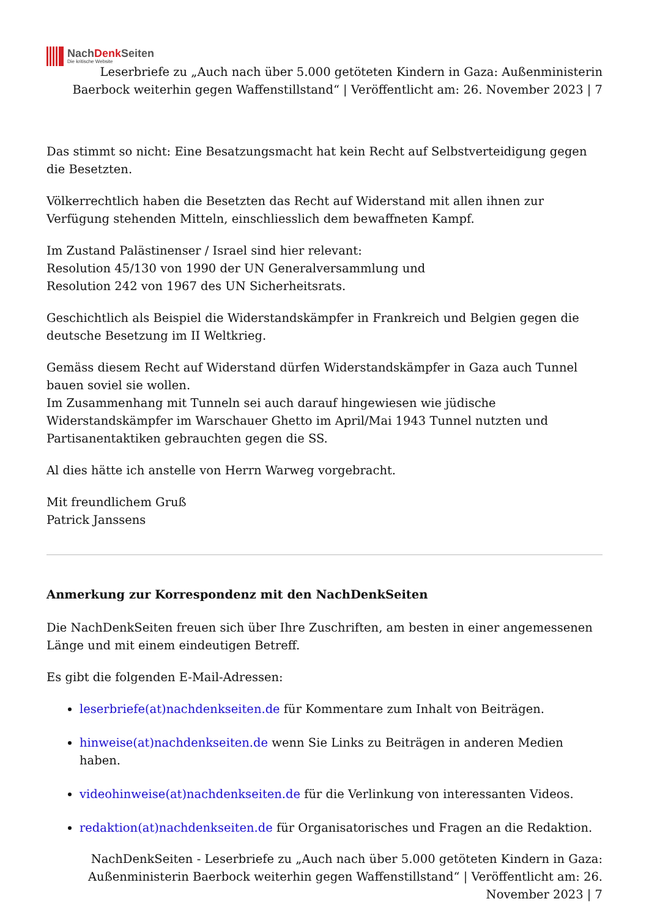NachDenk Seiten
Die kritische Website
Leserbriefe zu „Auch nach über 5.000 getöteten Kindern in Gaza: Außenministerin Baerbock weiterhin gegen Waffenstillstand“ | Veröffentlicht am: 26. November 2023 | 7
Das stimmt so nicht: Eine Besatzungsmacht hat kein Recht auf Selbstverteidigung gegen die Besetzten.
Völkerrechtlich haben die Besetzten das Recht auf Widerstand mit allen ihnen zur Verfügung stehenden Mitteln, einschliesslich dem bewaffneten Kampf.
Im Zustand Palästinenser / Israel sind hier relevant:
Resolution 45/130 von 1990 der UN Generalversammlung und
Resolution 242 von 1967 des UN Sicherheitsrats.
Geschichtlich als Beispiel die Widerstandskämpfer in Frankreich und Belgien gegen die deutsche Besetzung im II Weltkrieg.
Gemäss diesem Recht auf Widerstand dürfen Widerstandskämpfer in Gaza auch Tunnel bauen soviel sie wollen.
Im Zusammenhang mit Tunneln sei auch darauf hingewiesen wie jüdische Widerstandskämpfer im Warschauer Ghetto im April/Mai 1943 Tunnel nutzten und Partisanentaktiken gebrauchten gegen die SS.
Al dies hätte ich anstelle von Herrn Warweg vorgebracht.
Mit freundlichem Gruß
Patrick Janssens
Anmerkung zur Korrespondenz mit den NachDenkSeiten
Die NachDenkSeiten freuen sich über Ihre Zuschriften, am besten in einer angemessenen Länge und mit einem eindeutigen Betreff.
Es gibt die folgenden E-Mail-Adressen:
leserbriefe(at)nachdenkseiten.de für Kommentare zum Inhalt von Beiträgen.
hinweise(at)nachdenkseiten.de wenn Sie Links zu Beiträgen in anderen Medien haben.
videohinweise(at)nachdenkseiten.de für die Verlinkung von interessanten Videos.
redaktion(at)nachdenkseiten.de für Organisatorisches und Fragen an die Redaktion.
NachDenkSeiten - Leserbriefe zu „Auch nach über 5.000 getöteten Kindern in Gaza: Außenministerin Baerbock weiterhin gegen Waffenstillstand“ | Veröffentlicht am: 26. November 2023 | 7